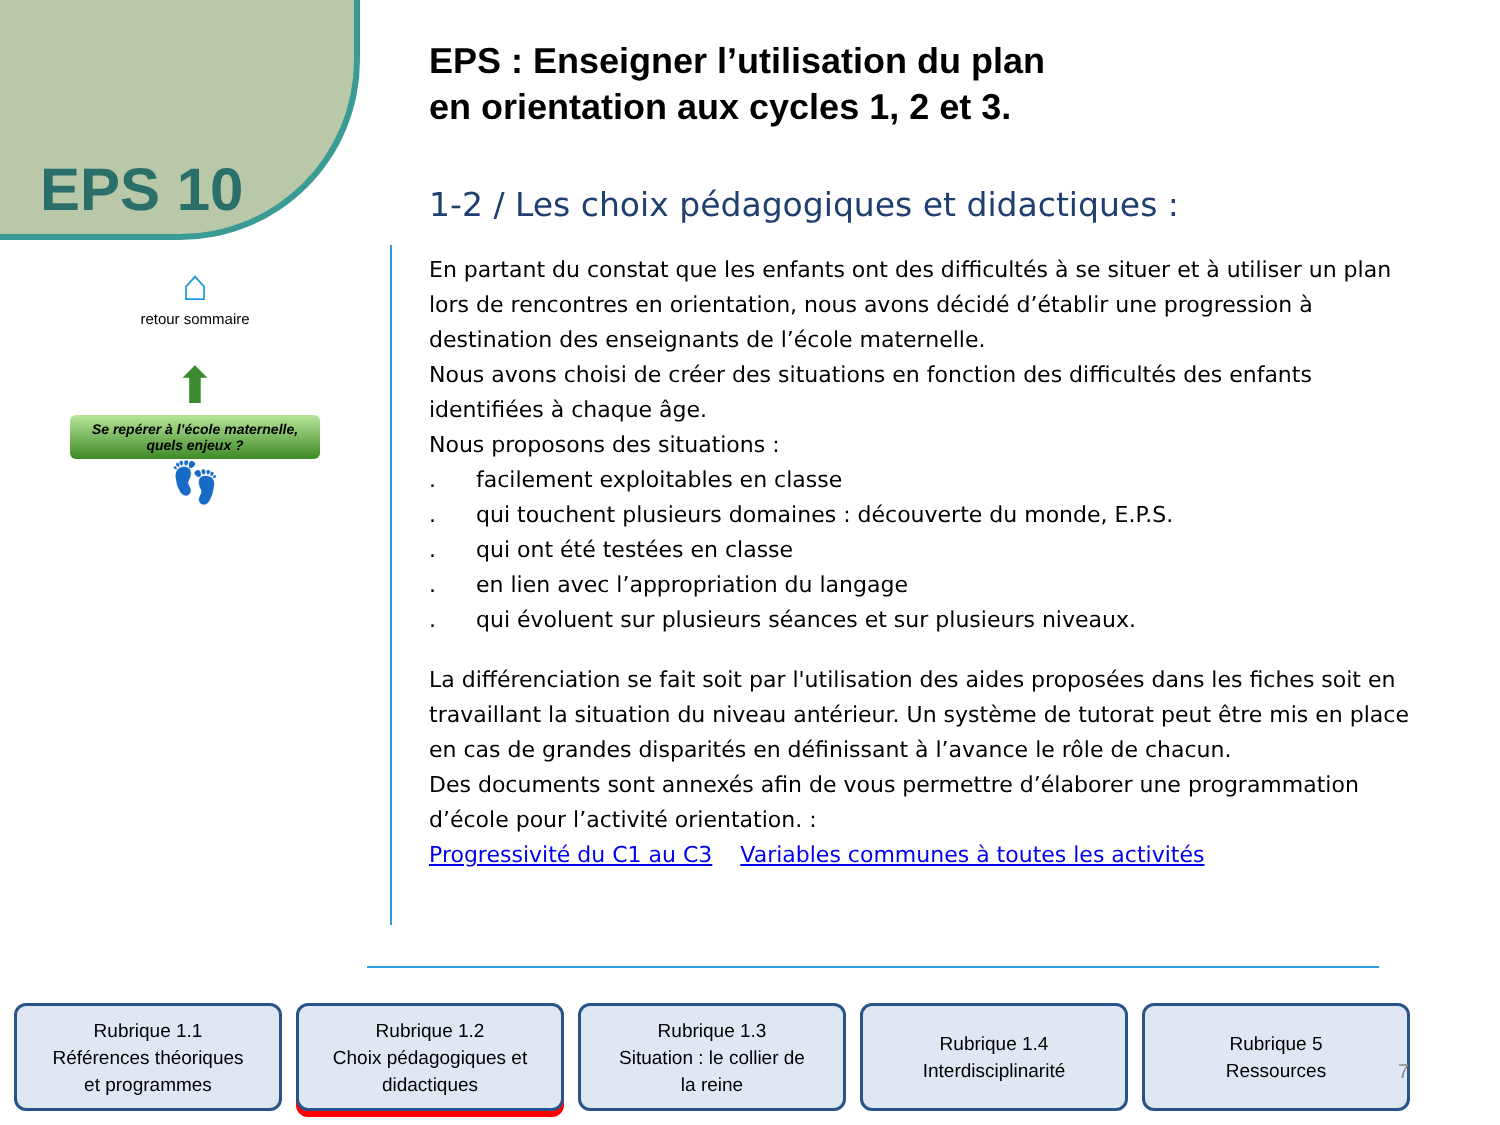EPS 10
⌂
retour sommaire
⬆
Se repérer à l’école maternelle, quels enjeux ?
👣
EPS : Enseigner l’utilisation du plan
en orientation aux cycles 1, 2 et 3.
1-2 / Les choix pédagogiques et didactiques :
En partant du constat que les enfants ont des difficultés à se situer et à utiliser un plan lors de rencontres en orientation, nous avons décidé d’établir une progression à destination des enseignants de l’école maternelle.
Nous avons choisi de créer des situations en fonction des difficultés des enfants identifiées à chaque âge.
Nous proposons des situations :
. facilement exploitables en classe
. qui touchent plusieurs domaines : découverte du monde, E.P.S.
. qui ont été testées en classe
. en lien avec l’appropriation du langage
. qui évoluent sur plusieurs séances et sur plusieurs niveaux.
La différenciation se fait soit par l'utilisation des aides proposées dans les fiches soit en travaillant la situation du niveau antérieur. Un système de tutorat peut être mis en place en cas de grandes disparités en définissant à l’avance le rôle de chacun.
Des documents sont annexés afin de vous permettre d’élaborer une programmation d’école pour l’activité orientation. :
Progressivité du C1 au C3 Variables communes à toutes les activités
Rubrique 1.1
Références théoriques
et programmes
Rubrique 1.2
Choix pédagogiques et
didactiques
Rubrique 1.3
Situation : le collier de
la reine
Rubrique 1.4
Interdisciplinarité
Rubrique 5
Ressources
7